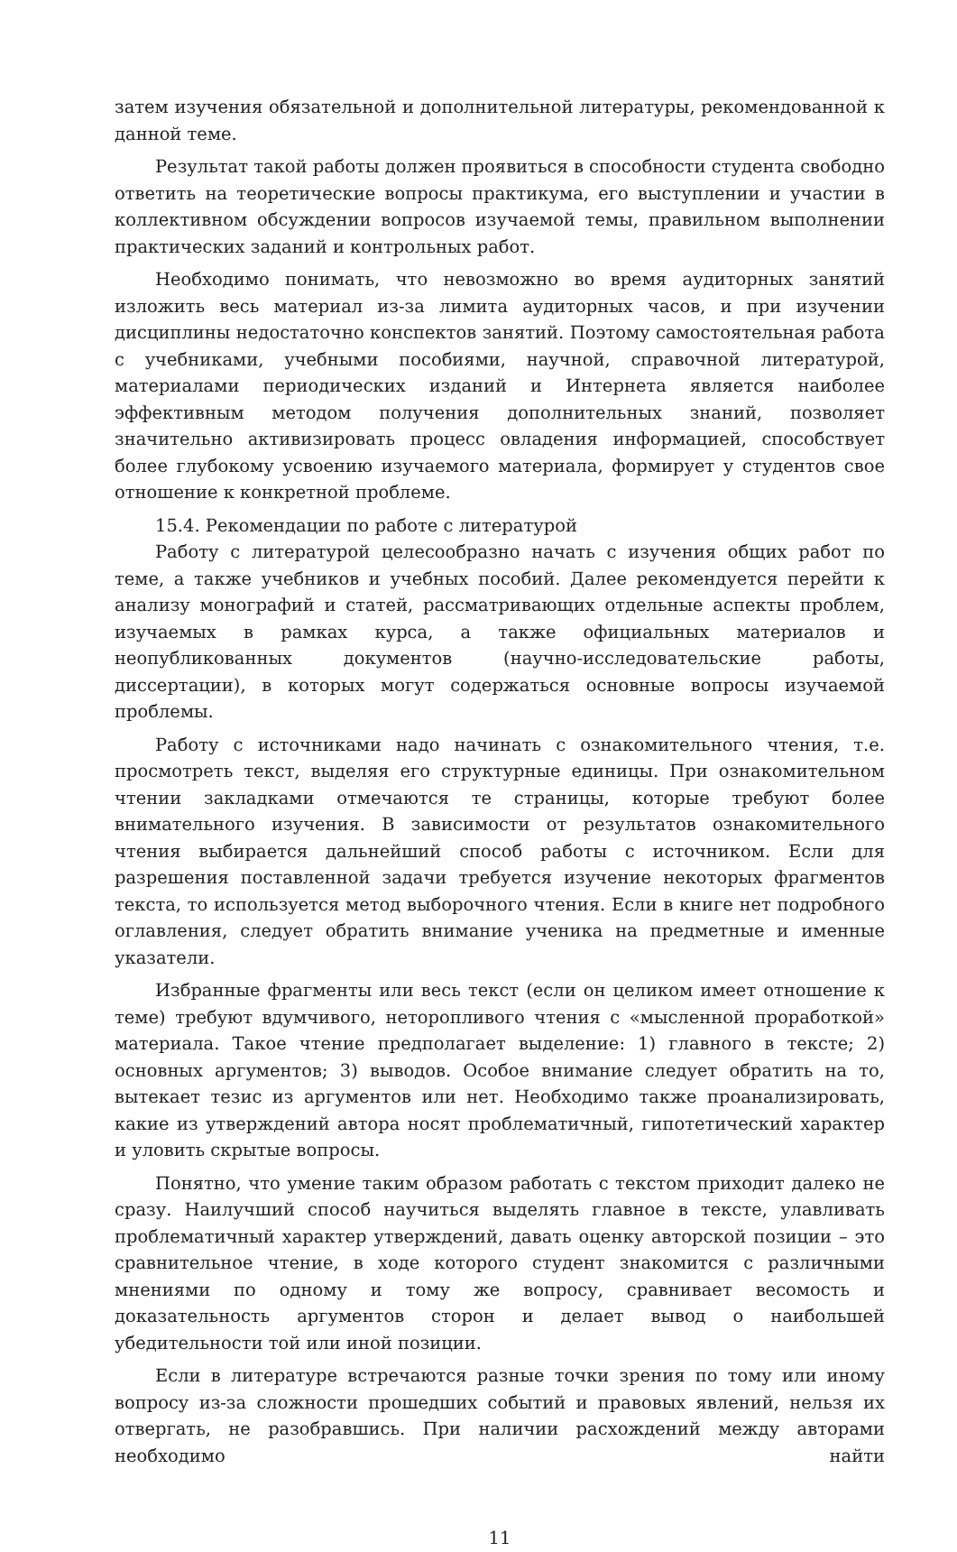затем изучения обязательной и дополнительной литературы, рекомендованной к данной теме.
Результат такой работы должен проявиться в способности студента свободно ответить на теоретические вопросы практикума, его выступлении и участии в коллективном обсуждении вопросов изучаемой темы, правильном выполнении практических заданий и контрольных работ.
Необходимо понимать, что невозможно во время аудиторных занятий изложить весь материал из-за лимита аудиторных часов, и при изучении дисциплины недостаточно конспектов занятий. Поэтому самостоятельная работа с учебниками, учебными пособиями, научной, справочной литературой, материалами периодических изданий и Интернета является наиболее эффективным методом получения дополнительных знаний, позволяет значительно активизировать процесс овладения информацией, способствует более глубокому усвоению изучаемого материала, формирует у студентов свое отношение к конкретной проблеме.
15.4. Рекомендации по работе с литературой
Работу с литературой целесообразно начать с изучения общих работ по теме, а также учебников и учебных пособий. Далее рекомендуется перейти к анализу монографий и статей, рассматривающих отдельные аспекты проблем, изучаемых в рамках курса, а также официальных материалов и неопубликованных документов (научно-исследовательские работы, диссертации), в которых могут содержаться основные вопросы изучаемой проблемы.
Работу с источниками надо начинать с ознакомительного чтения, т.е. просмотреть текст, выделяя его структурные единицы. При ознакомительном чтении закладками отмечаются те страницы, которые требуют более внимательного изучения. В зависимости от результатов ознакомительного чтения выбирается дальнейший способ работы с источником. Если для разрешения поставленной задачи требуется изучение некоторых фрагментов текста, то используется метод выборочного чтения. Если в книге нет подробного оглавления, следует обратить внимание ученика на предметные и именные указатели.
Избранные фрагменты или весь текст (если он целиком имеет отношение к теме) требуют вдумчивого, неторопливого чтения с «мысленной проработкой» материала. Такое чтение предполагает выделение: 1) главного в тексте; 2) основных аргументов; 3) выводов. Особое внимание следует обратить на то, вытекает тезис из аргументов или нет. Необходимо также проанализировать, какие из утверждений автора носят проблематичный, гипотетический характер и уловить скрытые вопросы.
Понятно, что умение таким образом работать с текстом приходит далеко не сразу. Наилучший способ научиться выделять главное в тексте, улавливать проблематичный характер утверждений, давать оценку авторской позиции – это сравнительное чтение, в ходе которого студент знакомится с различными мнениями по одному и тому же вопросу, сравнивает весомость и доказательность аргументов сторон и делает вывод о наибольшей убедительности той или иной позиции.
Если в литературе встречаются разные точки зрения по тому или иному вопросу из-за сложности прошедших событий и правовых явлений, нельзя их отвергать, не разобравшись. При наличии расхождений между авторами необходимо найти
11